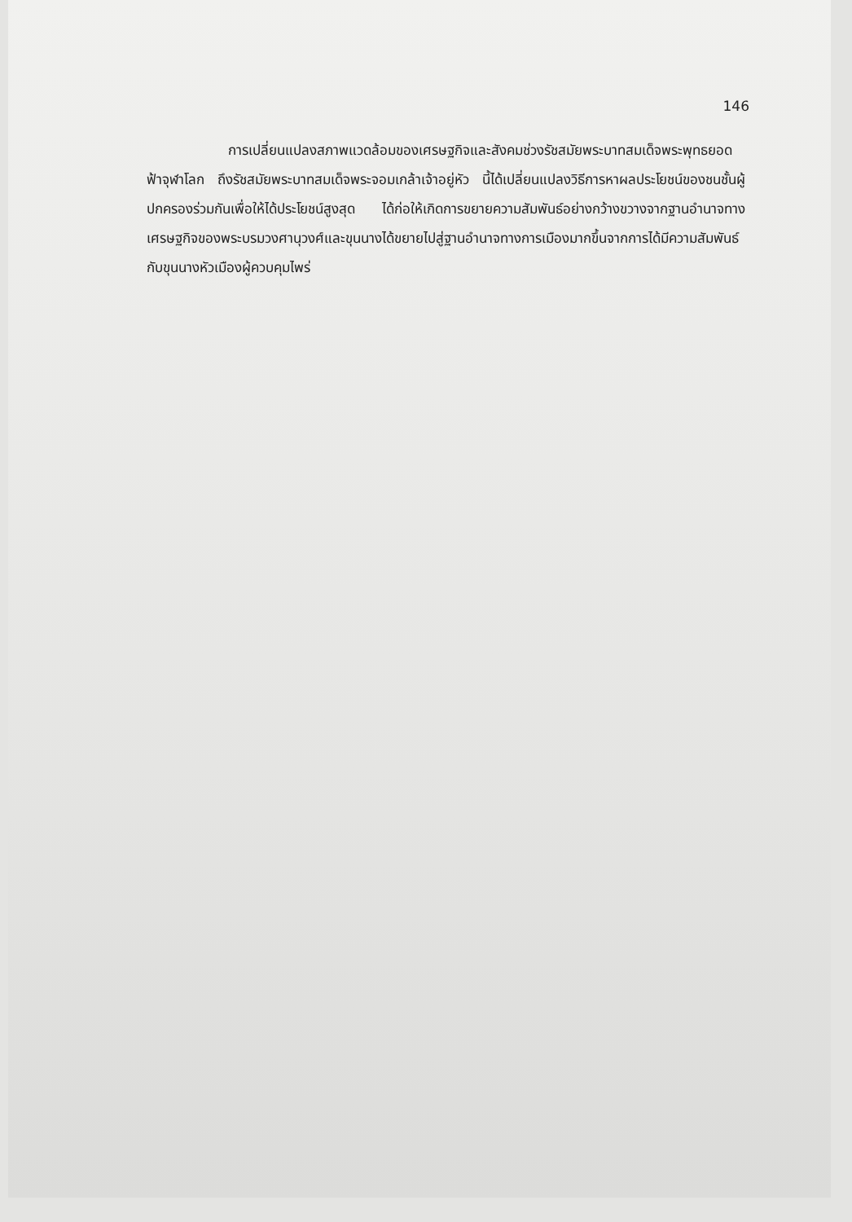146
การเปลี่ยนแปลงสภาพแวดล้อมของเศรษฐกิจและสังคมช่วงรัชสมัยพระบาทสมเด็จพระพุทธยอดฟ้าจุฬาโลก ถึงรัชสมัยพระบาทสมเด็จพระจอมเกล้าเจ้าอยู่หัว นี้ได้เปลี่ยนแปลงวิธีการหาผลประโยชน์ของชนชั้นผู้ปกครองร่วมกันเพื่อให้ได้ประโยชน์สูงสุด ได้ก่อให้เกิดการขยายความสัมพันธ์อย่างกว้างขวางจากฐานอำนาจทางเศรษฐกิจของพระบรมวงศานุวงศ์และขุนนางได้ขยายไปสู่ฐานอำนาจทางการเมืองมากขึ้นจากการได้มีความสัมพันธ์กับขุนนางหัวเมืองผู้ควบคุมไพร่